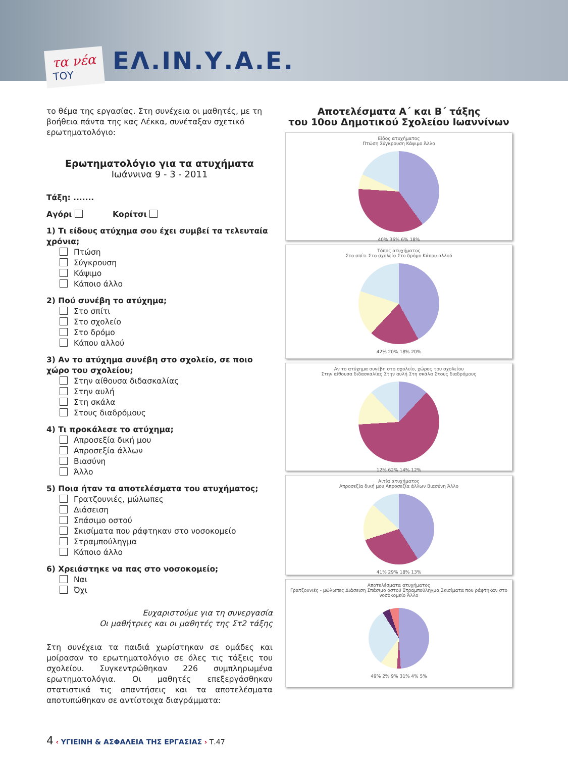τα νέα
ΤΟΥ
ΕΛ.ΙΝ.Υ.Α.Ε.
το θέμα της εργασίας. Στη συνέχεια οι μαθητές, με τη βοήθεια πάντα της κας Λέκκα, συνέταξαν σχετικό ερωτηματολόγιο:
Ερωτηματολόγιο για τα ατυχήματα
Ιωάννινα 9 - 3 - 2011
Τάξη: .......
Αγόρι Κορίτσι
1) Τι είδους ατύχημα σου έχει συμβεί τα τελευταία χρόνια;
Πτώση
Σύγκρουση
Κάψιμο
Κάποιο άλλο
2) Πού συνέβη το ατύχημα;
Στο σπίτι
Στο σχολείο
Στο δρόμο
Κάπου αλλού
3) Αν το ατύχημα συνέβη στο σχολείο, σε ποιο χώρο του σχολείου;
Στην αίθουσα διδασκαλίας
Στην αυλή
Στη σκάλα
Στους διαδρόμους
4) Τι προκάλεσε το ατύχημα;
Απροσεξία δική μου
Απροσεξία άλλων
Βιασύνη
Άλλο
5) Ποια ήταν τα αποτελέσματα του ατυχήματος;
Γρατζουνιές, μώλωπες
Διάσειση
Σπάσιμο οστού
Σκισίματα που ράφτηκαν στο νοσοκομείο
Στραμπούληγμα
Κάποιο άλλο
6) Χρειάστηκε να πας στο νοσοκομείο;
Ναι
Όχι
Ευχαριστούμε για τη συνεργασία
Οι μαθήτριες και οι μαθητές της Στ2 τάξης
Στη συνέχεια τα παιδιά χωρίστηκαν σε ομάδες και μοίρασαν το ερωτηματολόγιο σε όλες τις τάξεις του σχολείου. Συγκεντρώθηκαν 226 συμπληρωμένα ερωτηματολόγια. Οι μαθητές επεξεργάσθηκαν στατιστικά τις απαντήσεις και τα αποτελέσματα αποτυπώθηκαν σε αντίστοιχα διαγράμματα:
Αποτελέσματα Α΄ και Β΄ τάξης
του 10ου Δημοτικού Σχολείου Ιωαννίνων
Είδος ατυχήματος
Πτώση Σύγκρουση Κάψιμο Άλλο
40% 36% 6% 18%
Τόπος ατυχήματος
Στο σπίτι Στο σχολείο Στο δρόμο Κάπου αλλού
42% 20% 18% 20%
Αν το ατύχημα συνέβη στο σχολείο, χώρος του σχολείου
Στην αίθουσα διδασκαλίας Στην αυλή Στη σκάλα Στους διαδρόμους
12% 62% 14% 12%
Αιτία ατυχήματος
Απροσεξία δική μου Απροσεξία άλλων Βιασύνη Άλλο
41% 29% 18% 13%
Αποτελέσματα ατυχήματος
Γρατζουνιές - μώλωπες Διάσειση Σπάσιμο οστού Στραμπούληγμα Σκισίματα που ράφτηκαν στο νοσοκομείο Άλλο
49% 2% 9% 31% 4% 5%
4 ‹ ΥΓΙΕΙΝΗ & ΑΣΦΑΛΕΙΑ ΤΗΣ ΕΡΓΑΣΙΑΣ › Τ.47